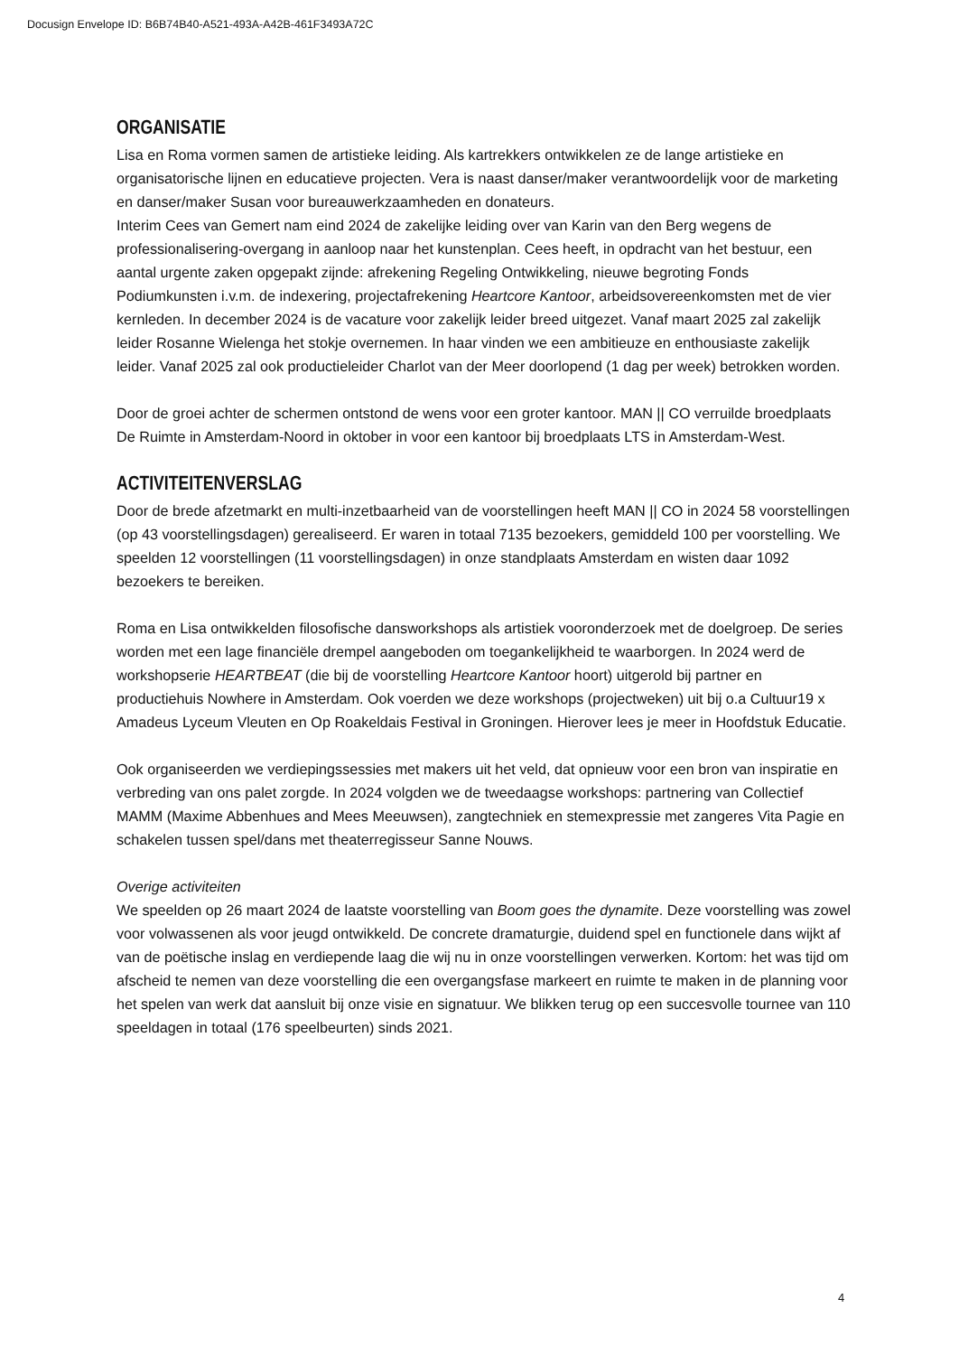Docusign Envelope ID: B6B74B40-A521-493A-A42B-461F3493A72C
ORGANISATIE
Lisa en Roma vormen samen de artistieke leiding. Als kartrekkers ontwikkelen ze de lange artistieke en organisatorische lijnen en educatieve projecten. Vera is naast danser/maker verantwoordelijk voor de marketing en danser/maker Susan voor bureauwerkzaamheden en donateurs.
Interim Cees van Gemert nam eind 2024 de zakelijke leiding over van Karin van den Berg wegens de professionalisering-overgang in aanloop naar het kunstenplan. Cees heeft, in opdracht van het bestuur, een aantal urgente zaken opgepakt zijnde: afrekening Regeling Ontwikkeling, nieuwe begroting Fonds Podiumkunsten i.v.m. de indexering, projectafrekening Heartcore Kantoor, arbeidsovereenkomsten met de vier kernleden. In december 2024 is de vacature voor zakelijk leider breed uitgezet. Vanaf maart 2025 zal zakelijk leider Rosanne Wielenga het stokje overnemen. In haar vinden we een ambitieuze en enthousiaste zakelijk leider. Vanaf 2025 zal ook productieleider Charlot van der Meer doorlopend (1 dag per week) betrokken worden.
Door de groei achter de schermen ontstond de wens voor een groter kantoor. MAN || CO verruilde broedplaats De Ruimte in Amsterdam-Noord in oktober in voor een kantoor bij broedplaats LTS in Amsterdam-West.
ACTIVITEITENVERSLAG
Door de brede afzetmarkt en multi-inzetbaarheid van de voorstellingen heeft MAN || CO in 2024 58 voorstellingen (op 43 voorstellingsdagen) gerealiseerd. Er waren in totaal 7135 bezoekers, gemiddeld 100 per voorstelling. We speelden 12 voorstellingen (11 voorstellingsdagen) in onze standplaats Amsterdam en wisten daar 1092 bezoekers te bereiken.
Roma en Lisa ontwikkelden filosofische dansworkshops als artistiek vooronderzoek met de doelgroep. De series worden met een lage financiële drempel aangeboden om toegankelijkheid te waarborgen. In 2024 werd de workshopserie HEARTBEAT (die bij de voorstelling Heartcore Kantoor hoort) uitgerold bij partner en productiehuis Nowhere in Amsterdam. Ook voerden we deze workshops (projectweken) uit bij o.a Cultuur19 x Amadeus Lyceum Vleuten en Op Roakeldais Festival in Groningen. Hierover lees je meer in Hoofdstuk Educatie.
Ook organiseerden we verdiepingssessies met makers uit het veld, dat opnieuw voor een bron van inspiratie en verbreding van ons palet zorgde. In 2024 volgden we de tweedaagse workshops: partnering van Collectief MAMM (Maxime Abbenhues and Mees Meeuwsen), zangtechniek en stemexpressie met zangeres Vita Pagie en schakelen tussen spel/dans met theaterregisseur Sanne Nouws.
Overige activiteiten
We speelden op 26 maart 2024 de laatste voorstelling van Boom goes the dynamite. Deze voorstelling was zowel voor volwassenen als voor jeugd ontwikkeld. De concrete dramaturgie, duidend spel en functionele dans wijkt af van de poëtische inslag en verdiepende laag die wij nu in onze voorstellingen verwerken. Kortom: het was tijd om afscheid te nemen van deze voorstelling die een overgangsfase markeert en ruimte te maken in de planning voor het spelen van werk dat aansluit bij onze visie en signatuur. We blikken terug op een succesvolle tournee van 110 speeldagen in totaal (176 speelbeurten) sinds 2021.
4